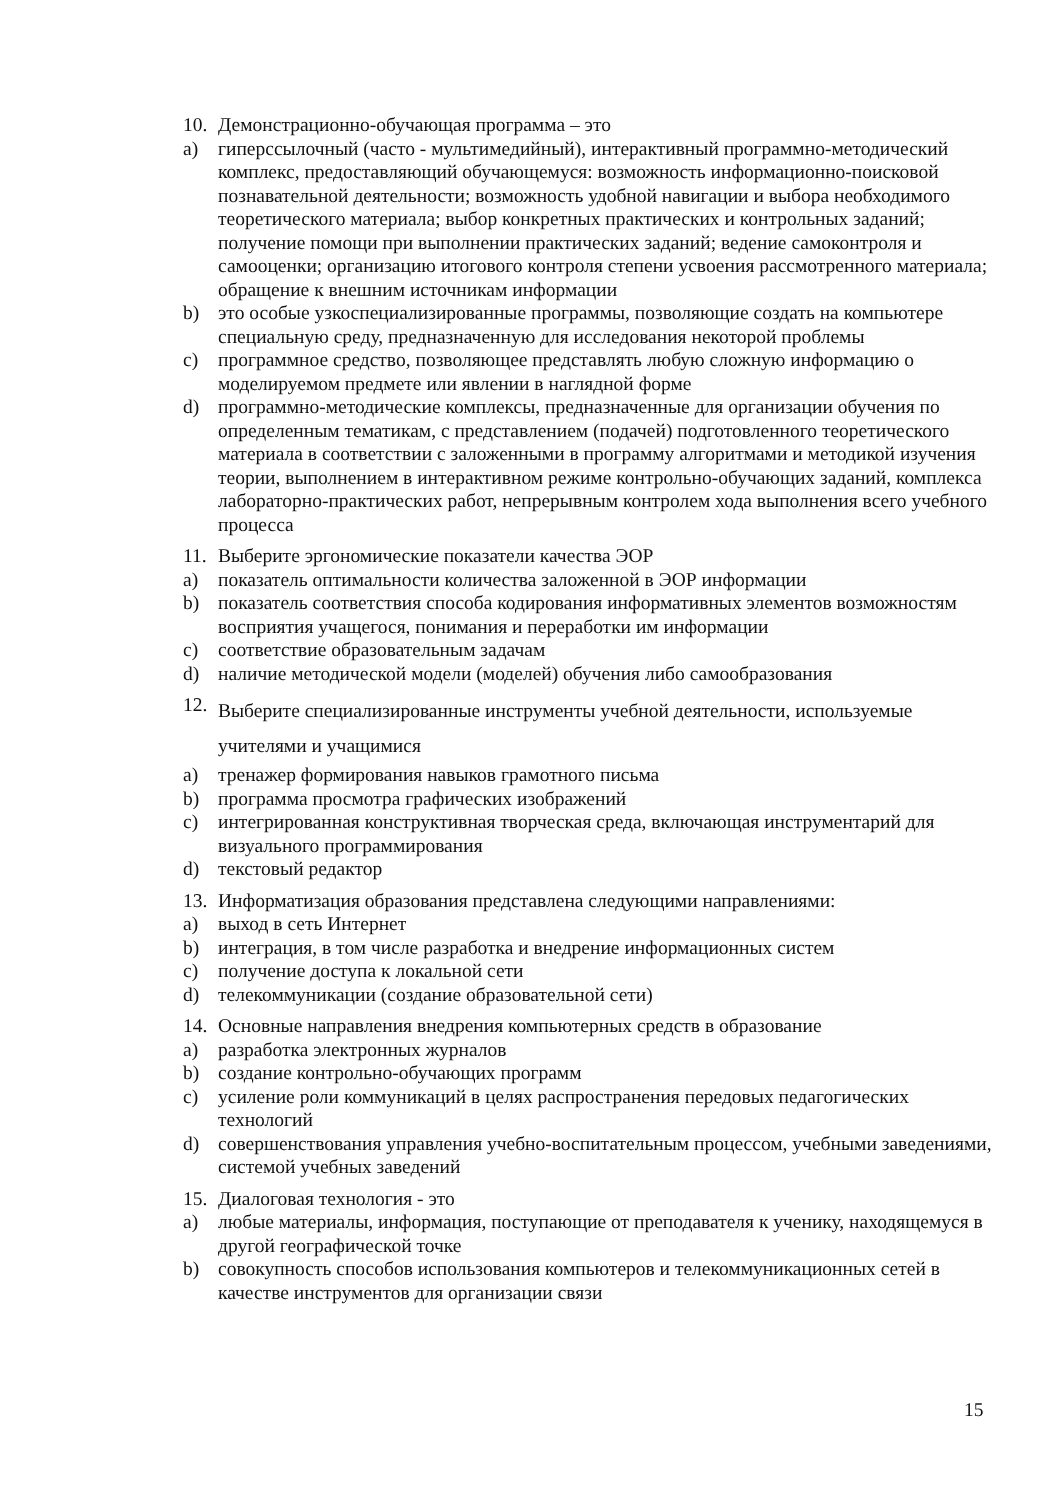10. Демонстрационно-обучающая программа – это
a) гиперссылочный (часто - мультимедийный), интерактивный программно-методический комплекс, предоставляющий обучающемуся: возможность информационно-поисковой познавательной деятельности; возможность удобной навигации и выбора необходимого теоретического материала; выбор конкретных практических и контрольных заданий; получение помощи при выполнении практических заданий; ведение самоконтроля и самооценки; организацию итогового контроля степени усвоения рассмотренного материала; обращение к внешним источникам информации
b) это особые узкоспециализированные программы, позволяющие создать на компьютере специальную среду, предназначенную для исследования некоторой проблемы
c) программное средство, позволяющее представлять любую сложную информацию о моделируемом предмете или явлении в наглядной форме
d) программно-методические комплексы, предназначенные для организации обучения по определенным тематикам, с представлением (подачей) подготовленного теоретического материала в соответствии с заложенными в программу алгоритмами и методикой изучения теории, выполнением в интерактивном режиме контрольно-обучающих заданий, комплекса лабораторно-практических работ, непрерывным контролем хода выполнения всего учебного процесса
11. Выберите эргономические показатели качества ЭОР
a) показатель оптимальности количества заложенной в ЭОР информации
b) показатель соответствия способа кодирования информативных элементов возможностям восприятия учащегося, понимания и переработки им информации
c) соответствие образовательным задачам
d) наличие методической модели (моделей) обучения либо самообразования
12. Выберите специализированные инструменты учебной деятельности, используемые учителями и учащимися
a) тренажер формирования навыков грамотного письма
b) программа просмотра графических изображений
c) интегрированная конструктивная творческая среда, включающая инструментарий для визуального программирования
d) текстовый редактор
13. Информатизация образования представлена следующими направлениями:
a) выход в сеть Интернет
b) интеграция, в том числе разработка и внедрение информационных систем
c) получение доступа к локальной сети
d) телекоммуникации (создание образовательной сети)
14. Основные направления внедрения компьютерных средств в образование
a) разработка электронных журналов
b) создание контрольно-обучающих программ
c) усиление роли коммуникаций в целях распространения передовых педагогических технологий
d) совершенствования управления учебно-воспитательным процессом, учебными заведениями, системой учебных заведений
15. Диалоговая технология - это
a) любые материалы, информация, поступающие от преподавателя к ученику, находящемуся в другой географической точке
b) совокупность способов использования компьютеров и телекоммуникационных сетей в качестве инструментов для организации связи
15